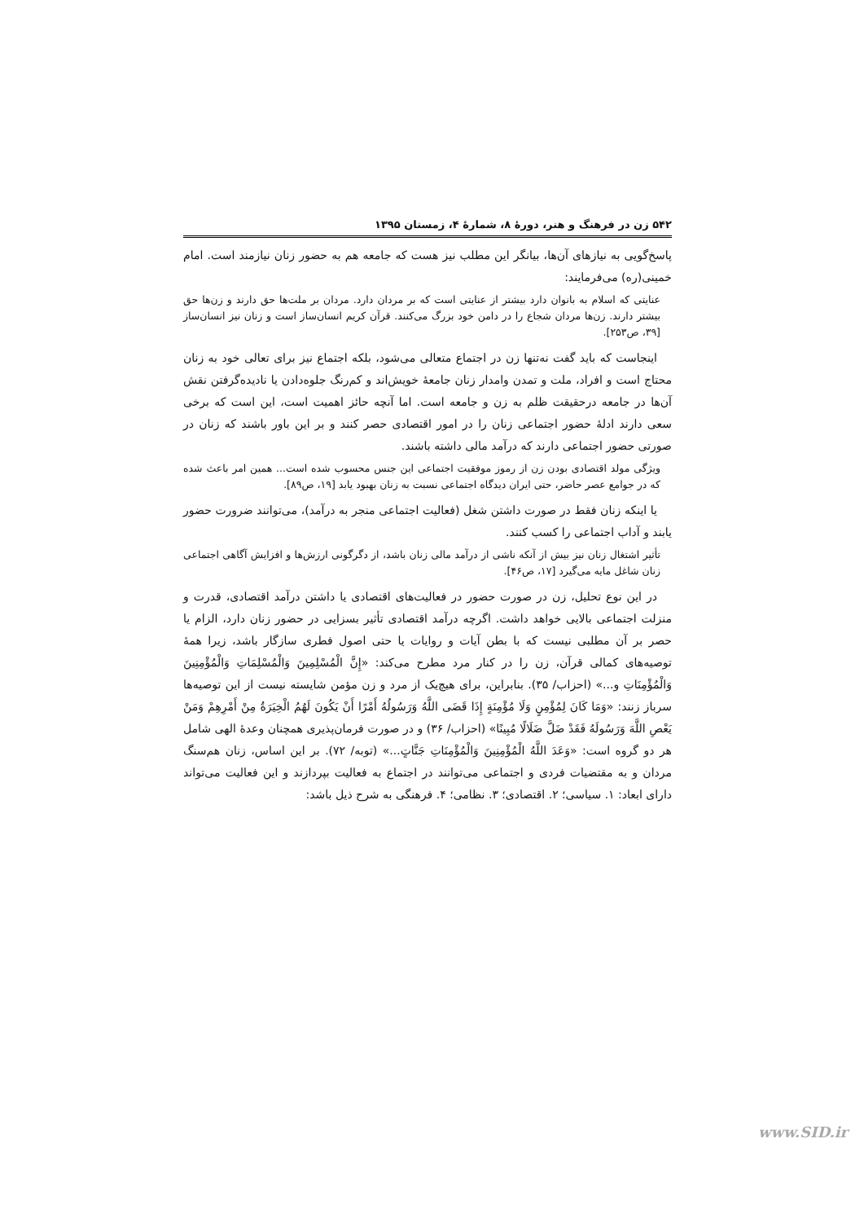۵۴۲ زن در فرهنگ و هنر، دورهٔ ۸، شمارهٔ ۴، زمستان ۱۳۹۵
پاسخ‌گویی به نیازهای آن‌ها، بیانگر این مطلب نیز هست که جامعه هم به حضور زنان نیازمند است. امام خمینی(ره) می‌فرمایند:
عنایتی که اسلام به بانوان دارد بیشتر از عنایتی است که بر مردان دارد. مردان بر ملت‌ها حق دارند و زن‌ها حق بیشتر دارند. زن‌ها مردان شجاع را در دامن خود بزرگ می‌کنند. قرآن کریم انسان‌ساز است و زنان نیز انسان‌ساز [۳۹، ص۲۵۳].
اینجاست که باید گفت نه‌تنها زن در اجتماع متعالی می‌شود، بلکه اجتماع نیز برای تعالی خود به زنان محتاج است و افراد، ملت و تمدن وامدار زنان جامعهٔ خویش‌اند و کم‌رنگ جلوه‌دادن یا نادیده‌گرفتن نقش آن‌ها در جامعه درحقیقت ظلم به زن و جامعه است. اما آنچه حائز اهمیت است، این است که برخی سعی دارند ادلهٔ حضور اجتماعی زنان را در امور اقتصادی حصر کنند و بر این باور باشند که زنان در صورتی حضور اجتماعی دارند که درآمد مالی داشته باشند.
ویژگی مولد اقتصادی بودن زن از رموز موفقیت اجتماعی این جنس محسوب شده است... همین امر باعث شده که در جوامع عصر حاضر، حتی ایران دیدگاه اجتماعی نسبت به زنان بهبود یابد [۱۹، ص۸۹].
یا اینکه زنان فقط در صورت داشتن شغل (فعالیت اجتماعی منجر به درآمد)، می‌توانند ضرورت حضور یابند و آداب اجتماعی را کسب کنند.
تأثیر اشتغال زنان نیز بیش از آنکه ناشی از درآمد مالی زنان باشد، از دگرگونی ارزش‌ها و افزایش آگاهی اجتماعی زنان شاغل مایه می‌گیرد [۱۷، ص۴۶].
در این نوع تحلیل، زن در صورت حضور در فعالیت‌های اقتصادی یا داشتن درآمد اقتصادی، قدرت و منزلت اجتماعی بالایی خواهد داشت. اگرچه درآمد اقتصادی تأثیر بسزایی در حضور زنان دارد، الزام یا حصر بر آن مطلبی نیست که با بطن آیات و روایات یا حتی اصول فطری سازگار باشد، زیرا همهٔ توصیه‌های کمالی قرآن، زن را در کنار مرد مطرح می‌کند: «إِنَّ الْمُسْلِمِينَ وَالْمُسْلِمَاتِ وَالْمُؤْمِنِينَ وَالْمُؤْمِنَاتِ و...» (احزاب/ ۳۵). بنابراین، برای هیچ‌یک از مرد و زن مؤمن شایسته نیست از این توصیه‌ها سرباز زنند: «وَمَا كَانَ لِمُؤْمِنٍ وَلَا مُؤْمِنَةٍ إِذَا قَضَى اللَّهُ وَرَسُولُهُ أَمْرًا أَنْ يَكُونَ لَهُمُ الْخِيَرَةُ مِنْ أَمْرِهِمْ وَمَنْ يَعْصِ اللَّهَ وَرَسُولَهُ فَقَدْ ضَلَّ ضَلَالًا مُبِينًا» (احزاب/ ۳۶) و در صورت فرمان‌پذیری همچنان وعدهٔ الهی شامل هر دو گروه است: «وَعَدَ اللَّهُ الْمُؤْمِنِينَ وَالْمُؤْمِنَاتِ جَنَّاتٍ...» (توبه/ ۷۲). بر این اساس، زنان هم‌سنگ مردان و به مقتضیات فردی و اجتماعی می‌توانند در اجتماع به فعالیت بپردازند و این فعالیت می‌تواند دارای ابعاد: ۱. سیاسی؛ ۲. اقتصادی؛ ۳. نظامی؛ ۴. فرهنگی به شرح ذیل باشد:
www.SID.ir